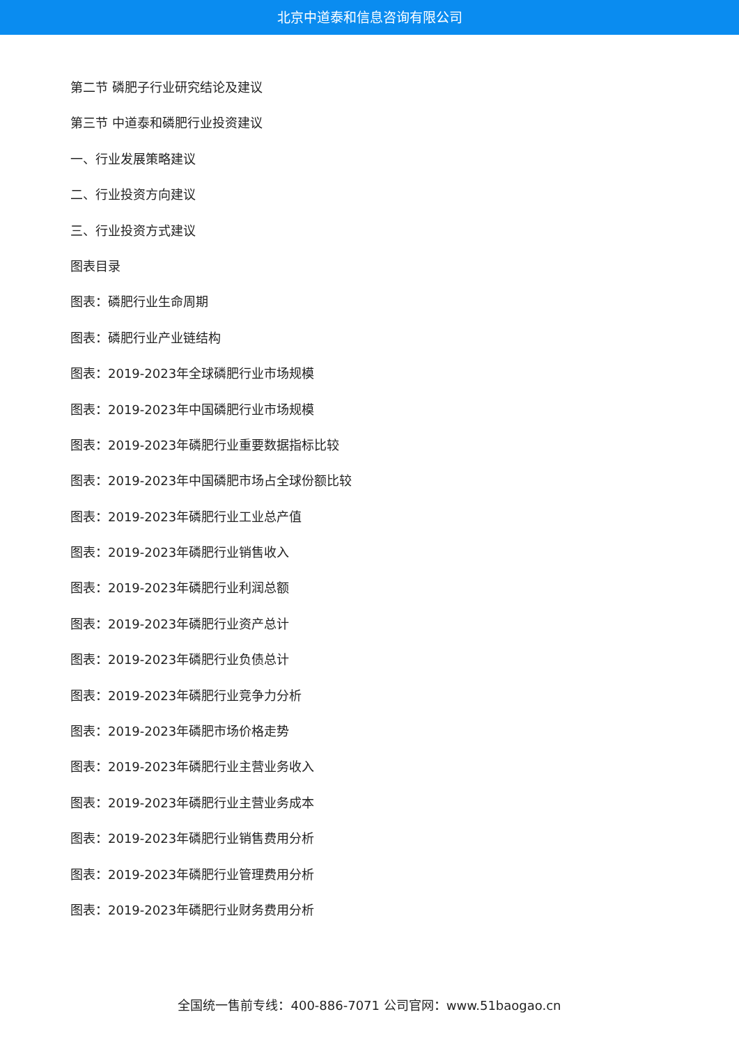北京中道泰和信息咨询有限公司
第二节 磷肥子行业研究结论及建议
第三节 中道泰和磷肥行业投资建议
一、行业发展策略建议
二、行业投资方向建议
三、行业投资方式建议
图表目录
图表：磷肥行业生命周期
图表：磷肥行业产业链结构
图表：2019-2023年全球磷肥行业市场规模
图表：2019-2023年中国磷肥行业市场规模
图表：2019-2023年磷肥行业重要数据指标比较
图表：2019-2023年中国磷肥市场占全球份额比较
图表：2019-2023年磷肥行业工业总产值
图表：2019-2023年磷肥行业销售收入
图表：2019-2023年磷肥行业利润总额
图表：2019-2023年磷肥行业资产总计
图表：2019-2023年磷肥行业负债总计
图表：2019-2023年磷肥行业竞争力分析
图表：2019-2023年磷肥市场价格走势
图表：2019-2023年磷肥行业主营业务收入
图表：2019-2023年磷肥行业主营业务成本
图表：2019-2023年磷肥行业销售费用分析
图表：2019-2023年磷肥行业管理费用分析
图表：2019-2023年磷肥行业财务费用分析
全国统一售前专线：400-886-7071 公司官网：www.51baogao.cn